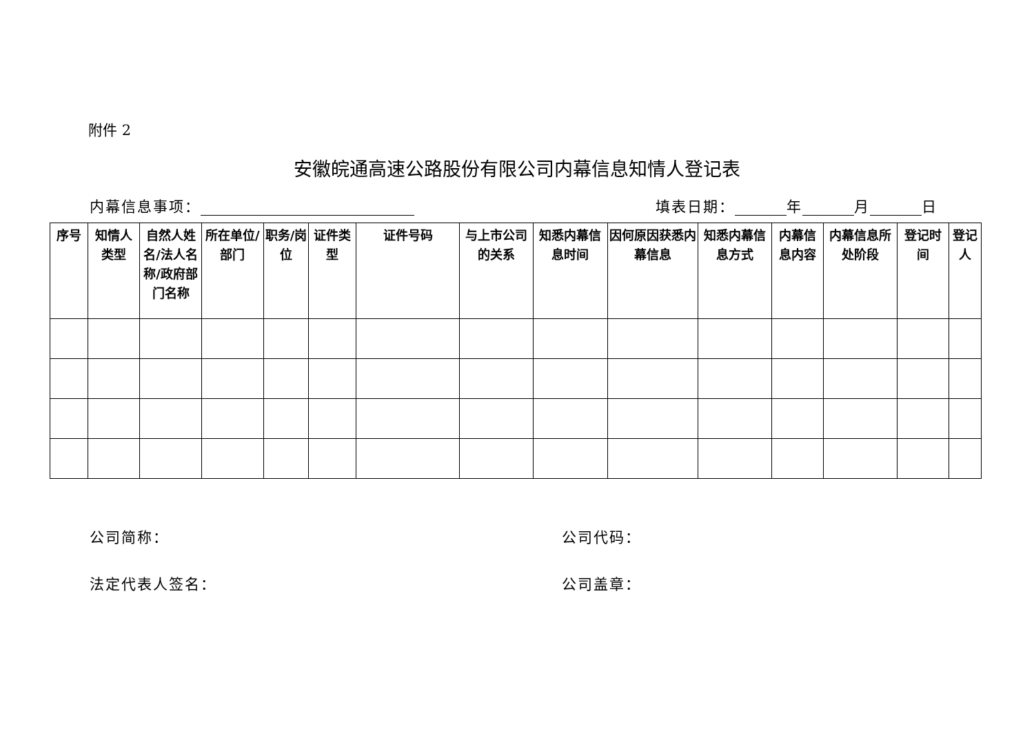附件 2
安徽皖通高速公路股份有限公司内幕信息知情人登记表
内幕信息事项： 填表日期： 年 月 日
| 序号 | 知情人类型 | 自然人姓名/法人名称/政府部门名称 | 所在单位/部门 | 职务/岗位 | 证件类型 | 证件号码 | 与上市公司的关系 | 知悉内幕信息时间 | 因何原因获悉内幕信息 | 知悉内幕信息方式 | 内幕信息内容 | 内幕信息所处阶段 | 登记时间 | 登记人 |
| --- | --- | --- | --- | --- | --- | --- | --- | --- | --- | --- | --- | --- | --- | --- |
公司简称：
公司代码：
法定代表人签名：
公司盖章：